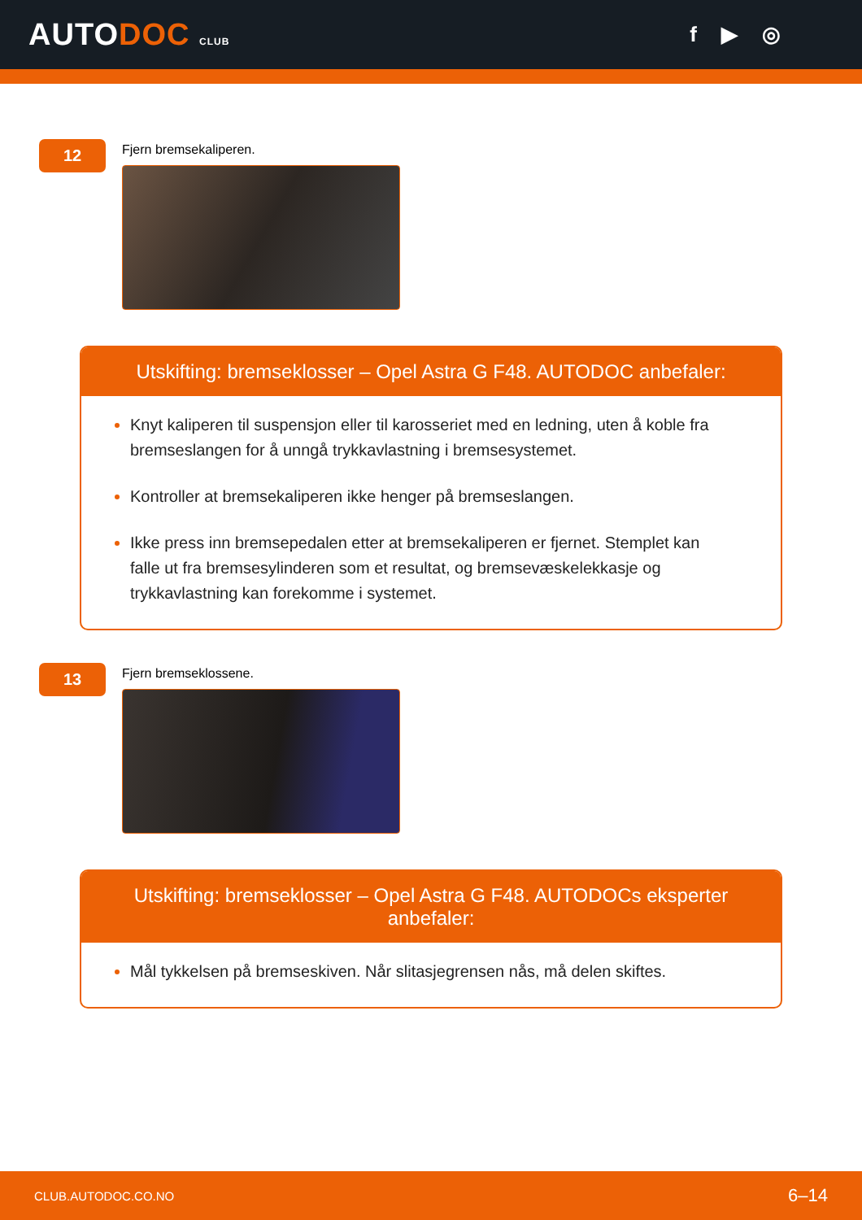AUTODOC CLUB
f ▶ ◎
12
Fjern bremsekaliperen.
Utskifting: bremseklosser – Opel Astra G F48. AUTODOC anbefaler:
Knyt kaliperen til suspensjon eller til karosseriet med en ledning, uten å koble fra bremseslangen for å unngå trykkavlastning i bremsesystemet.
Kontroller at bremsekaliperen ikke henger på bremseslangen.
Ikke press inn bremsepedalen etter at bremsekaliperen er fjernet. Stemplet kan falle ut fra bremsesylinderen som et resultat, og bremsevæskelekkasje og trykkavlastning kan forekomme i systemet.
13
Fjern bremseklossene.
Utskifting: bremseklosser – Opel Astra G F48. AUTODOCs eksperter anbefaler:
Mål tykkelsen på bremseskiven. Når slitasjegrensen nås, må delen skiftes.
CLUB.AUTODOC.CO.NO 6–14